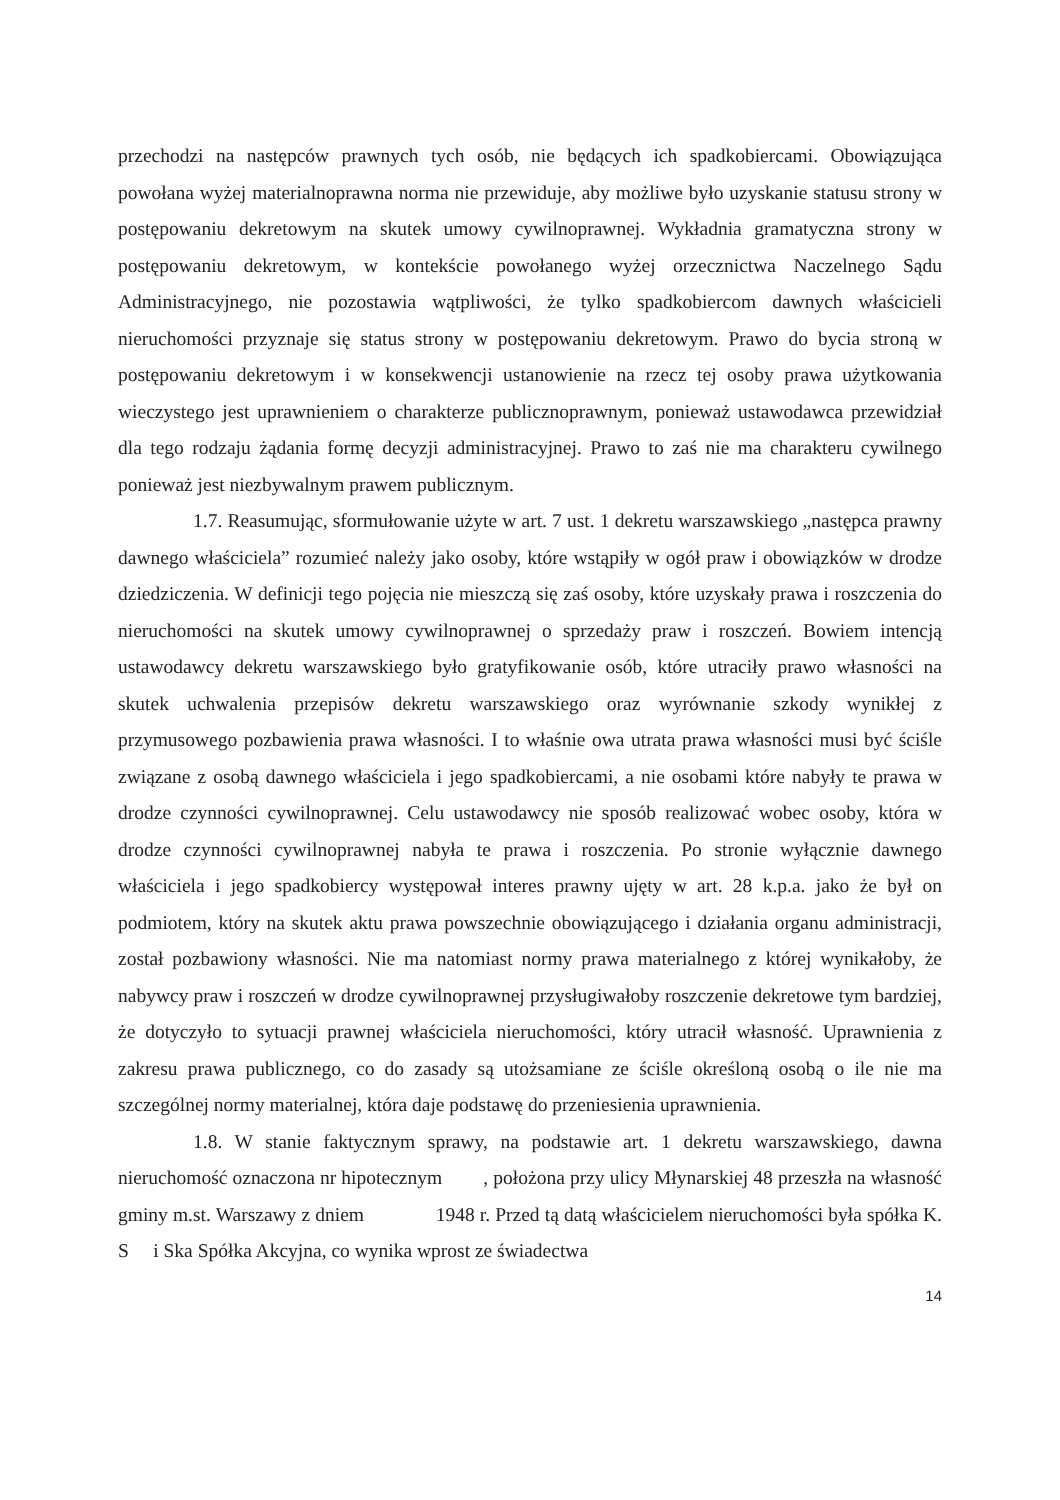przechodzi na następców prawnych tych osób, nie będących ich spadkobiercami. Obowiązująca powołana wyżej materialnoprawna norma nie przewiduje, aby możliwe było uzyskanie statusu strony w postępowaniu dekretowym na skutek umowy cywilnoprawnej. Wykładnia gramatyczna strony w postępowaniu dekretowym, w kontekście powołanego wyżej orzecznictwa Naczelnego Sądu Administracyjnego, nie pozostawia wątpliwości, że tylko spadkobiercom dawnych właścicieli nieruchomości przyznaje się status strony w postępowaniu dekretowym. Prawo do bycia stroną w postępowaniu dekretowym i w konsekwencji ustanowienie na rzecz tej osoby prawa użytkowania wieczystego jest uprawnieniem o charakterze publicznoprawnym, ponieważ ustawodawca przewidział dla tego rodzaju żądania formę decyzji administracyjnej. Prawo to zaś nie ma charakteru cywilnego ponieważ jest niezbywalnym prawem publicznym.
1.7. Reasumując, sformułowanie użyte w art. 7 ust. 1 dekretu warszawskiego „następca prawny dawnego właściciela” rozumieć należy jako osoby, które wstąpiły w ogół praw i obowiązków w drodze dziedziczenia. W definicji tego pojęcia nie mieszczą się zaś osoby, które uzyskały prawa i roszczenia do nieruchomości na skutek umowy cywilnoprawnej o sprzedaży praw i roszczeń. Bowiem intencją ustawodawcy dekretu warszawskiego było gratyfikowanie osób, które utraciły prawo własności na skutek uchwalenia przepisów dekretu warszawskiego oraz wyrównanie szkody wynikłej z przymusowego pozbawienia prawa własności. I to właśnie owa utrata prawa własności musi być ściśle związane z osobą dawnego właściciela i jego spadkobiercami, a nie osobami które nabyły te prawa w drodze czynności cywilnoprawnej. Celu ustawodawcy nie sposób realizować wobec osoby, która w drodze czynności cywilnoprawnej nabyła te prawa i roszczenia. Po stronie wyłącznie dawnego właściciela i jego spadkobiercy występował interes prawny ujęty w art. 28 k.p.a. jako że był on podmiotem, który na skutek aktu prawa powszechnie obowiązującego i działania organu administracji, został pozbawiony własności. Nie ma natomiast normy prawa materialnego z której wynikałoby, że nabywcy praw i roszczeń w drodze cywilnoprawnej przysługiwałoby roszczenie dekretowe tym bardziej, że dotyczyło to sytuacji prawnej właściciela nieruchomości, który utracił własność. Uprawnienia z zakresu prawa publicznego, co do zasady są utożsamiane ze ściśle określoną osobą o ile nie ma szczególnej normy materialnej, która daje podstawę do przeniesienia uprawnienia.
1.8. W stanie faktycznym sprawy, na podstawie art. 1 dekretu warszawskiego, dawna nieruchomość oznaczona nr hipotecznym , położona przy ulicy Młynarskiej 48 przeszła na własność gminy m.st. Warszawy z dniem 1948 r. Przed tą datą właścicielem nieruchomości była spółka K. S i Ska Spółka Akcyjna, co wynika wprost ze świadectwa
14